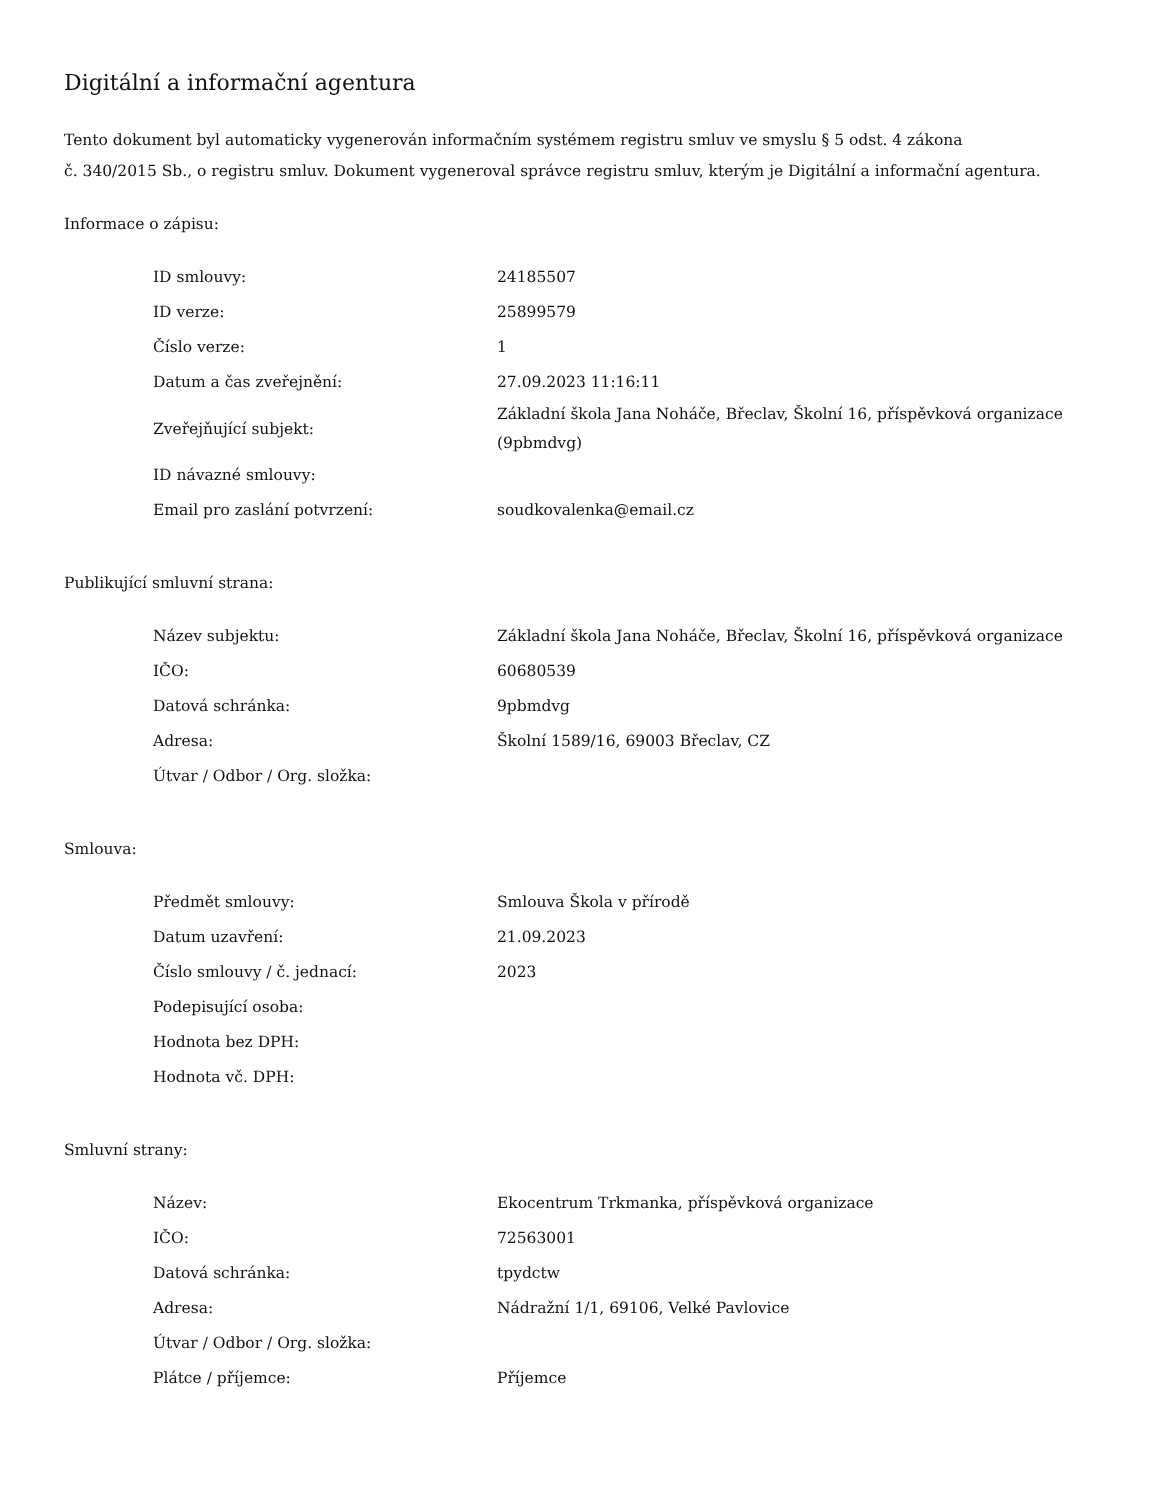Digitální a informační agentura
Tento dokument byl automaticky vygenerován informačním systémem registru smluv ve smyslu § 5 odst. 4 zákona
č. 340/2015 Sb., o registru smluv. Dokument vygeneroval správce registru smluv, kterým je Digitální a informační agentura.
Informace o zápisu:
| ID smlouvy: | 24185507 |
| ID verze: | 25899579 |
| Číslo verze: | 1 |
| Datum a čas zveřejnění: | 27.09.2023 11:16:11 |
| Zveřejňující subjekt: | Základní škola Jana Noháče, Břeclav, Školní 16, příspěvková organizace (9pbmdvg) |
| ID návazné smlouvy: | |
| Email pro zaslání potvrzení: | soudkovalenka@email.cz |
Publikující smluvní strana:
| Název subjektu: | Základní škola Jana Noháče, Břeclav, Školní 16, příspěvková organizace |
| IČO: | 60680539 |
| Datová schránka: | 9pbmdvg |
| Adresa: | Školní 1589/16, 69003 Břeclav, CZ |
| Útvar / Odbor / Org. složka: | |
Smlouva:
| Předmět smlouvy: | Smlouva Škola v přírodě |
| Datum uzavření: | 21.09.2023 |
| Číslo smlouvy / č. jednací: | 2023 |
| Podepisující osoba: | |
| Hodnota bez DPH: | |
| Hodnota vč. DPH: | |
Smluvní strany:
| Název: | Ekocentrum Trkmanka, příspěvková organizace |
| IČO: | 72563001 |
| Datová schránka: | tpydctw |
| Adresa: | Nádražní 1/1, 69106, Velké Pavlovice |
| Útvar / Odbor / Org. složka: | |
| Plátce / příjemce: | Příjemce |